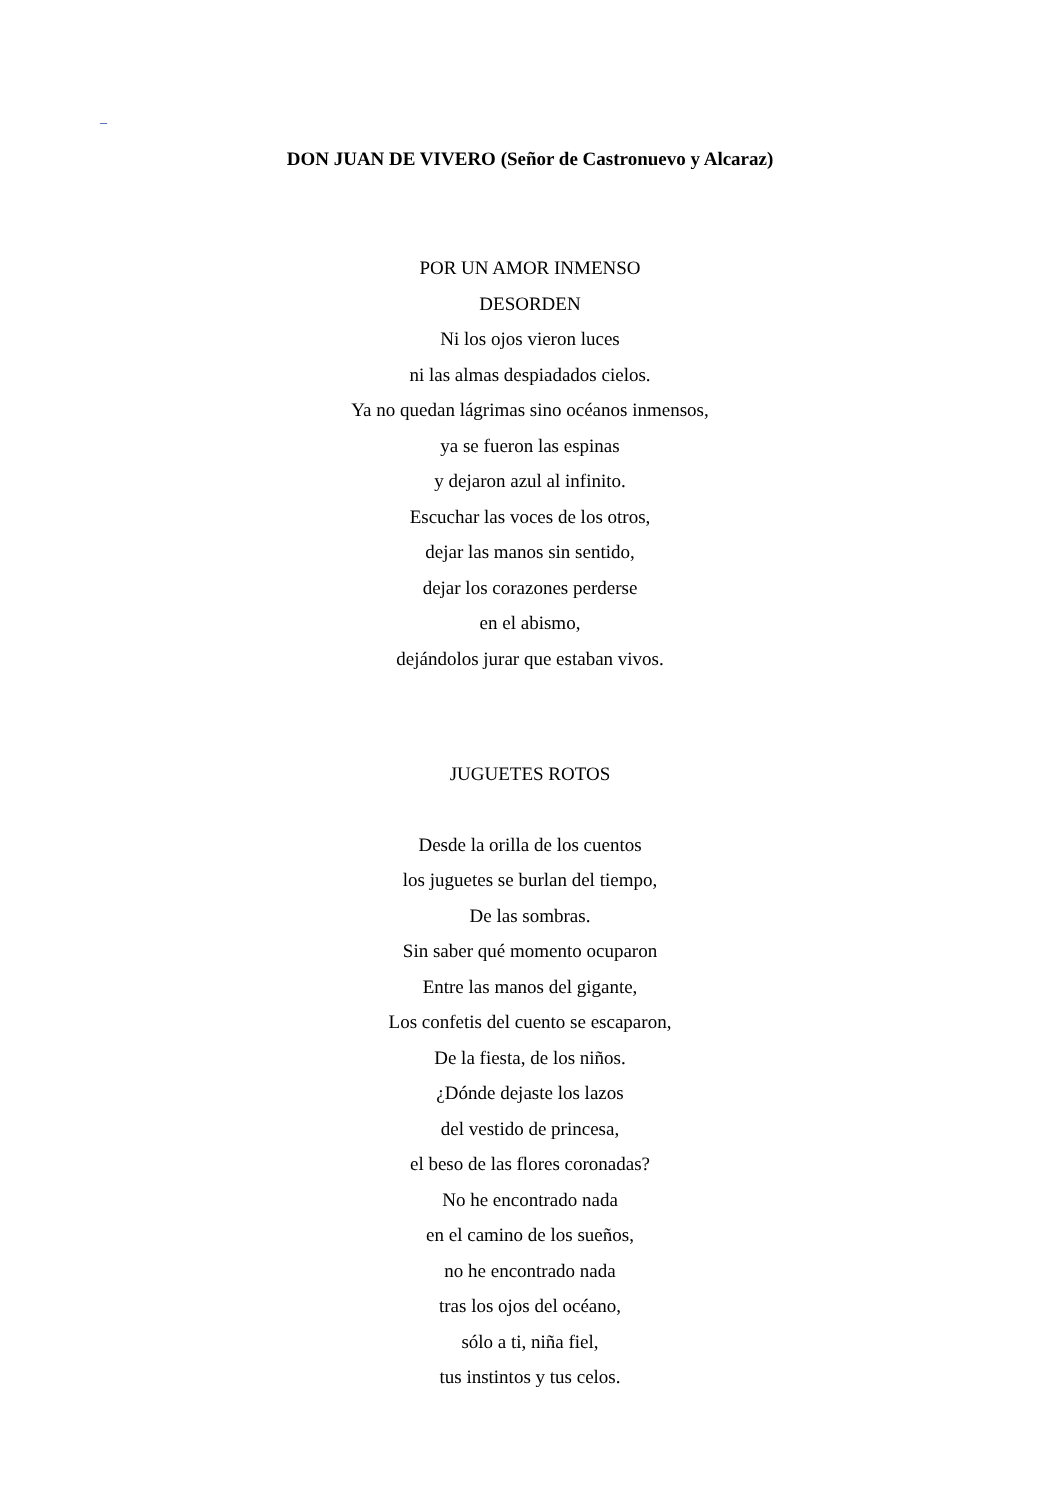_
DON JUAN DE VIVERO (Señor de Castronuevo y Alcaraz)
POR UN AMOR INMENSO
DESORDEN
Ni los ojos vieron luces
ni las almas despiadados cielos.
Ya no quedan lágrimas sino océanos inmensos,
ya se fueron las espinas
y dejaron azul al infinito.
Escuchar las voces de los otros,
dejar las manos sin sentido,
dejar los corazones perderse
en el abismo,
dejándolos jurar que estaban vivos.
JUGUETES ROTOS
Desde la orilla de los cuentos
los juguetes se burlan del tiempo,
De las sombras.
Sin saber qué momento ocuparon
Entre las manos del gigante,
Los confetis del cuento se escaparon,
De la fiesta, de los niños.
¿Dónde dejaste los lazos
del vestido de princesa,
el beso de las flores coronadas?
No he encontrado nada
en el camino de los sueños,
no he encontrado nada
tras los ojos del océano,
sólo a ti, niña fiel,
tus instintos y tus celos.